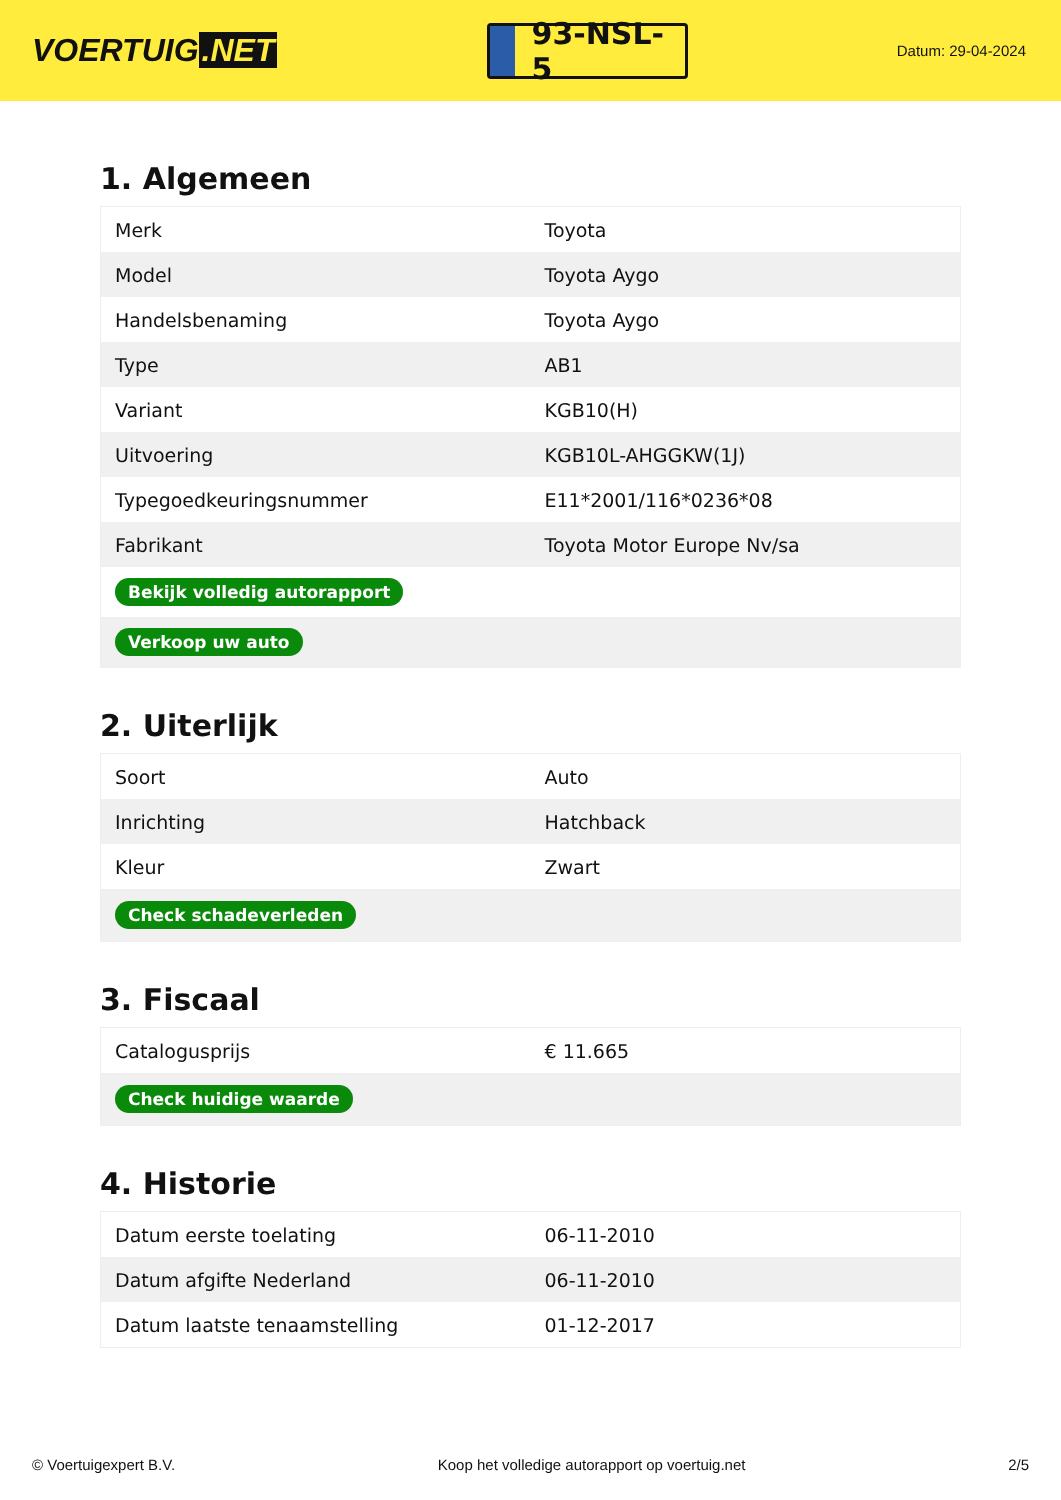VOERTUIG.NET
93-NSL-5
Datum: 29-04-2024
1. Algemeen
| Merk | Toyota |
| Model | Toyota Aygo |
| Handelsbenaming | Toyota Aygo |
| Type | AB1 |
| Variant | KGB10(H) |
| Uitvoering | KGB10L-AHGGKW(1J) |
| Typegoedkeuringsnummer | E11*2001/116*0236*08 |
| Fabrikant | Toyota Motor Europe Nv/sa |
| Bekijk volledig autorapport | |
| Verkoop uw auto | |
2. Uiterlijk
| Soort | Auto |
| Inrichting | Hatchback |
| Kleur | Zwart |
| Check schadeverleden | |
3. Fiscaal
| Catalogusprijs | € 11.665 |
| Check huidige waarde | |
4. Historie
| Datum eerste toelating | 06-11-2010 |
| Datum afgifte Nederland | 06-11-2010 |
| Datum laatste tenaamstelling | 01-12-2017 |
© Voertuigexpert B.V. Koop het volledige autorapport op voertuig.net 2/5